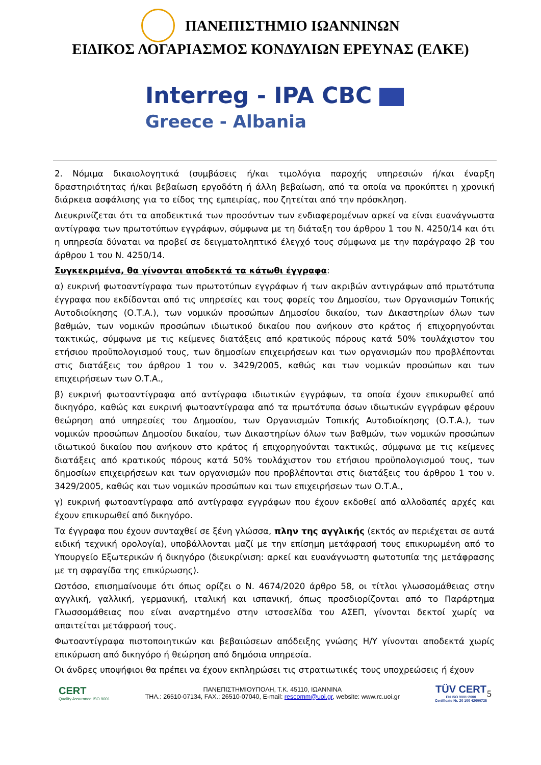ΠΑΝΕΠΙΣΤΗΜΙΟ ΙΩΑΝΝΙΝΩΝ
ΕΙΔΙΚΟΣ ΛΟΓΑΡΙΑΣΜΟΣ ΚΟΝΔΥΛΙΩΝ ΕΡΕΥΝΑΣ (ΕΛΚΕ)
Interreg - IPA CBC
Greece - Albania
2. Νόμιμα δικαιολογητικά (συμβάσεις ή/και τιμολόγια παροχής υπηρεσιών ή/και έναρξη δραστηριότητας ή/και βεβαίωση εργοδότη ή άλλη βεβαίωση, από τα οποία να προκύπτει η χρονική διάρκεια ασφάλισης για το είδος της εμπειρίας, που ζητείται από την πρόσκληση.
Διευκρινίζεται ότι τα αποδεικτικά των προσόντων των ενδιαφερομένων αρκεί να είναι ευανάγνωστα αντίγραφα των πρωτοτύπων εγγράφων, σύμφωνα με τη διάταξη του άρθρου 1 του Ν. 4250/14 και ότι η υπηρεσία δύναται να προβεί σε δειγματοληπτικό έλεγχό τους σύμφωνα με την παράγραφο 2β του άρθρου 1 του Ν. 4250/14.
Συγκεκριμένα, θα γίνονται αποδεκτά τα κάτωθι έγγραφα:
α) ευκρινή φωτοαντίγραφα των πρωτοτύπων εγγράφων ή των ακριβών αντιγράφων από πρωτότυπα έγγραφα που εκδίδονται από τις υπηρεσίες και τους φορείς του Δημοσίου, των Οργανισμών Τοπικής Αυτοδιοίκησης (Ο.Τ.Α.), των νομικών προσώπων Δημοσίου δικαίου, των Δικαστηρίων όλων των βαθμών, των νομικών προσώπων ιδιωτικού δικαίου που ανήκουν στο κράτος ή επιχορηγούνται τακτικώς, σύμφωνα με τις κείμενες διατάξεις από κρατικούς πόρους κατά 50% τουλάχιστον του ετήσιου προϋπολογισμού τους, των δημοσίων επιχειρήσεων και των οργανισμών που προβλέπονται στις διατάξεις του άρθρου 1 του ν. 3429/2005, καθώς και των νομικών προσώπων και των επιχειρήσεων των Ο.Τ.Α.,
β) ευκρινή φωτοαντίγραφα από αντίγραφα ιδιωτικών εγγράφων, τα οποία έχουν επικυρωθεί από δικηγόρο, καθώς και ευκρινή φωτοαντίγραφα από τα πρωτότυπα όσων ιδιωτικών εγγράφων φέρουν θεώρηση από υπηρεσίες του Δημοσίου, των Οργανισμών Τοπικής Αυτοδιοίκησης (Ο.Τ.Α.), των νομικών προσώπων Δημοσίου δικαίου, των Δικαστηρίων όλων των βαθμών, των νομικών προσώπων ιδιωτικού δικαίου που ανήκουν στο κράτος ή επιχορηγούνται τακτικώς, σύμφωνα με τις κείμενες διατάξεις από κρατικούς πόρους κατά 50% τουλάχιστον του ετήσιου προϋπολογισμού τους, των δημοσίων επιχειρήσεων και των οργανισμών που προβλέπονται στις διατάξεις του άρθρου 1 του ν. 3429/2005, καθώς και των νομικών προσώπων και των επιχειρήσεων των Ο.Τ.Α.,
γ) ευκρινή φωτοαντίγραφα από αντίγραφα εγγράφων που έχουν εκδοθεί από αλλοδαπές αρχές και έχουν επικυρωθεί από δικηγόρο.
Τα έγγραφα που έχουν συνταχθεί σε ξένη γλώσσα, πλην της αγγλικής (εκτός αν περιέχεται σε αυτά ειδική τεχνική ορολογία), υποβάλλονται μαζί με την επίσημη μετάφρασή τους επικυρωμένη από το Υπουργείο Εξωτερικών ή δικηγόρο (διευκρίνιση: αρκεί και ευανάγνωστη φωτοτυπία της μετάφρασης με τη σφραγίδα της επικύρωσης).
Ωστόσο, επισημαίνουμε ότι όπως ορίζει ο Ν. 4674/2020 άρθρο 58, οι τίτλοι γλωσσομάθειας στην αγγλική, γαλλική, γερμανική, ιταλική και ισπανική, όπως προσδιορίζονται από το Παράρτημα Γλωσσομάθειας που είναι αναρτημένο στην ιστοσελίδα του ΑΣΕΠ, γίνονται δεκτοί χωρίς να απαιτείται μετάφρασή τους.
Φωτοαντίγραφα πιστοποιητικών και βεβαιώσεων απόδειξης γνώσης Η/Υ γίνονται αποδεκτά χωρίς επικύρωση από δικηγόρο ή θεώρηση από δημόσια υπηρεσία.
Οι άνδρες υποψήφιοι θα πρέπει να έχουν εκπληρώσει τις στρατιωτικές τους υποχρεώσεις ή έχουν
5
CERT
Quality Assurance ISO 9001
ΠΑΝΕΠΙΣΤΗΜΙΟΥΠΟΛΗ, Τ.Κ. 45110, ΙΩΑΝΝΙΝΑ
ΤΗΛ.: 26510-07134, FAX.: 26510-07040, E-mail: rescomm@uoi.gr, website: www.rc.uoi.gr
TÜV CERT
EN ISO 9001:2000
Certificate Nr. 20 100 42000726